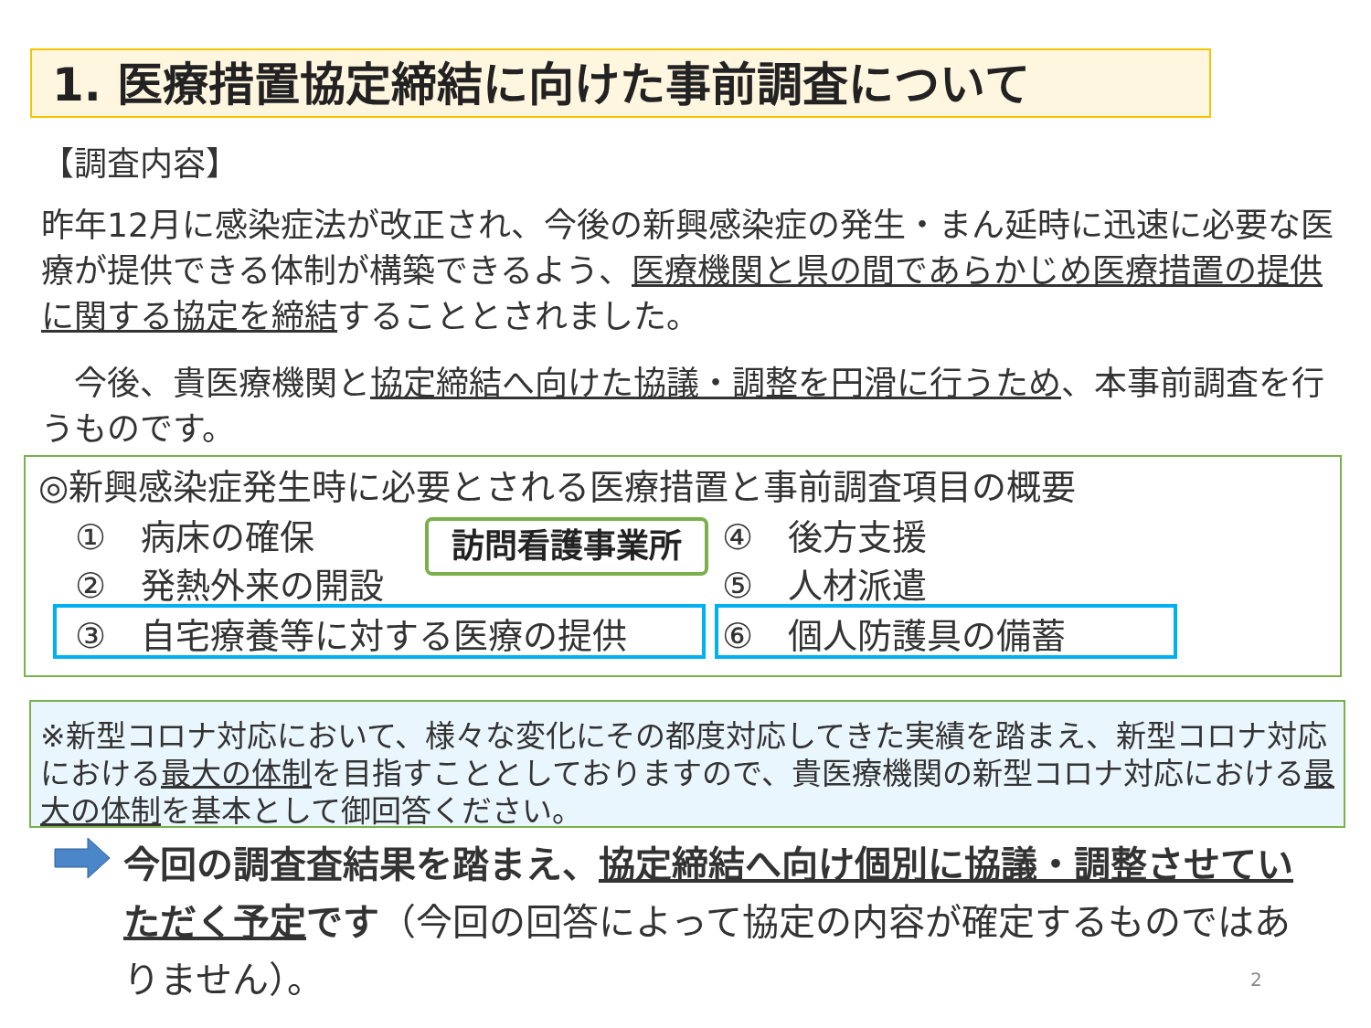1. 医療措置協定締結に向けた事前調査について
【調査内容】
昨年12月に感染症法が改正され、今後の新興感染症の発生・まん延時に迅速に必要な医療が提供できる体制が構築できるよう、医療機関と県の間であらかじめ医療措置の提供に関する協定を締結することとされました。
　今後、貴医療機関と協定締結へ向けた協議・調整を円滑に行うため、本事前調査を行うものです。
◎新興感染症発生時に必要とされる医療措置と事前調査項目の概要
①　病床の確保
②　発熱外来の開設
③　自宅療養等に対する医療の提供
④　後方支援
⑤　人材派遣
⑥　個人防護具の備蓄
訪問看護事業所
※新型コロナ対応において、様々な変化にその都度対応してきた実績を踏まえ、新型コロナ対応における最大の体制を目指すこととしておりますので、貴医療機関の新型コロナ対応における最大の体制を基本として御回答ください。
今回の調査査結果を踏まえ、協定締結へ向け個別に協議・調整させていただく予定です（今回の回答によって協定の内容が確定するものではありません）。
2